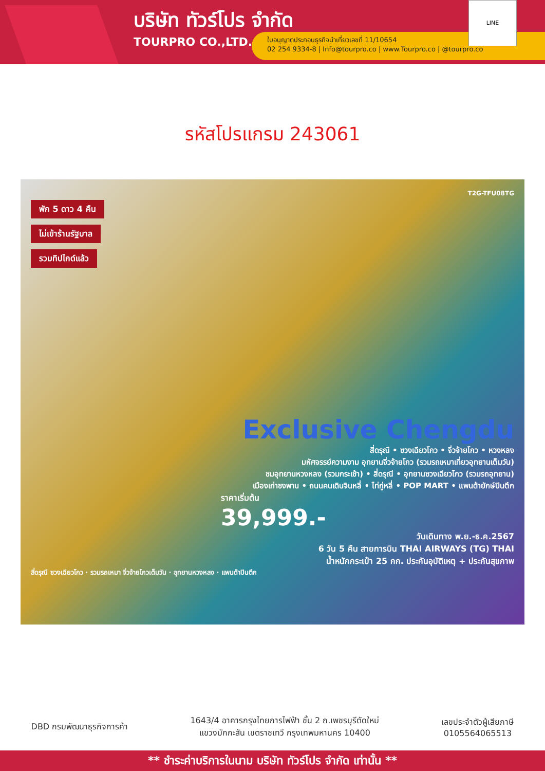บริษัท ทัวร์โปร จำกัด
TOURPRO CO.,LTD.
ใบอนุญาตประกอบธุรกิจนำเที่ยวเลขที่ 11/10654
02 254 9334-8 | Info@tourpro.co | www.Tourpro.co | @tourpro.co
LINE
รหัสโปรแกรม 243061
T2G-TFU08TG
พัก 5 ดาว 4 คืน
ไม่เข้าร้านรัฐบาล
รวมทิปไกด์แล้ว
Exclusive Chengdu
สี่ดรุณี • ซวงเฉียวโกว • จิ่วจ้ายโกว • หวงหลง
มหัศจรรย์ความงาม อุทยานจิ่วจ้ายโกว (รวมรถเหมาเที่ยวอุทยานเต็มวัน)
ชมอุทยานหวงหลง (รวมกระเช้า) • สี่ดรุณี • อุทยานซวงเฉียวโกว (รวมรถอุทยาน)
เมืองเก่าซงพาน • ถนนคนเดินจินหลี่ • ไท่กู่หลี่ • POP MART • แพนด้ายักษ์ปินตึก
ราคาเริ่มต้น
39,999.-
วันเดินทาง พ.ย.-ธ.ค.2567
6 วัน 5 คืน สายการบิน THAI AIRWAYS (TG) THAI
น้ำหนักกระเป๋า 25 กก. ประกันอุบัติเหตุ + ประกันสุขภาพ
สี่ดรุณี ซวงเฉียวโกว · รวมรถเหมา จิ่วจ้ายโกวเต็มวัน · อุทยานหวงหลง · แพนด้าปินตึก
DBD กรมพัฒนาธุรกิจการค้า
1643/4 อาคารกรุงไทยการไฟฟ้า ชั้น 2 ถ.เพชรบุรีตัดใหม่
แขวงมักกะสัน เขตราชเทวี กรุงเทพมหานคร 10400
เลขประจำตัวผู้เสียภาษี
0105564065513
** ชำระค่าบริการในนาม บริษัท ทัวร์โปร จำกัด เท่านั้น **